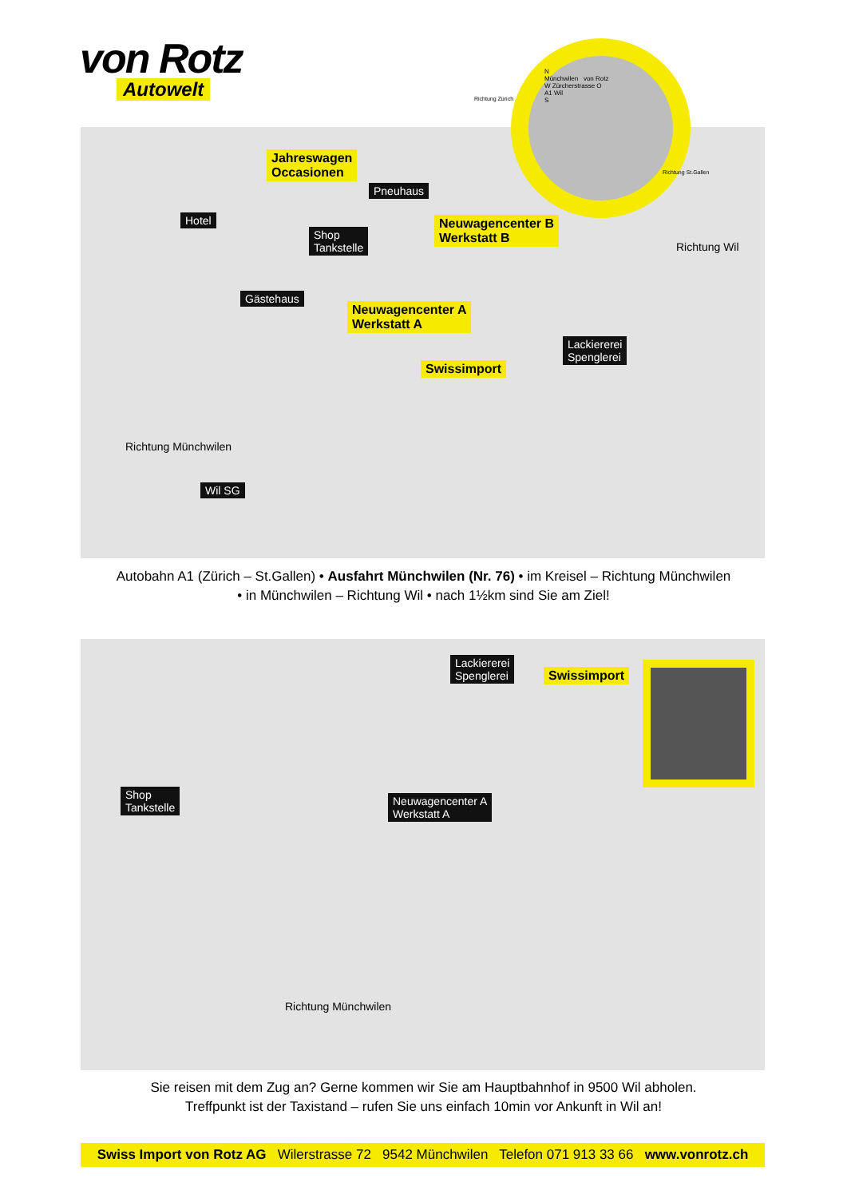von Rotz
Autowelt
Jahreswagen
Occasionen
Pneuhaus
Hotel
Shop
Tankstelle
Neuwagencenter B
Werkstatt B
Gästehaus
Neuwagencenter A
Werkstatt A
Lackiererei
Spenglerei
Swissimport
Richtung Wil
Richtung Münchwilen
Wil SG
N
Münchwilen von Rotz
W Zürcherstrasse O
A1 Wil
S
Richtung Zürich
Richtung St.Gallen
Autobahn A1 (Zürich – St.Gallen) • Ausfahrt Münchwilen (Nr. 76) • im Kreisel – Richtung Münchwilen
• in Münchwilen – Richtung Wil • nach 1½km sind Sie am Ziel!
Lackiererei
Spenglerei
Swissimport
Shop
Tankstelle
Neuwagencenter A
Werkstatt A
Richtung Münchwilen
Sie reisen mit dem Zug an? Gerne kommen wir Sie am Hauptbahnhof in 9500 Wil abholen.
Treffpunkt ist der Taxistand – rufen Sie uns einfach 10min vor Ankunft in Wil an!
Swiss Import von Rotz AG Wilerstrasse 72 9542 Münchwilen Telefon 071 913 33 66 www.vonrotz.ch